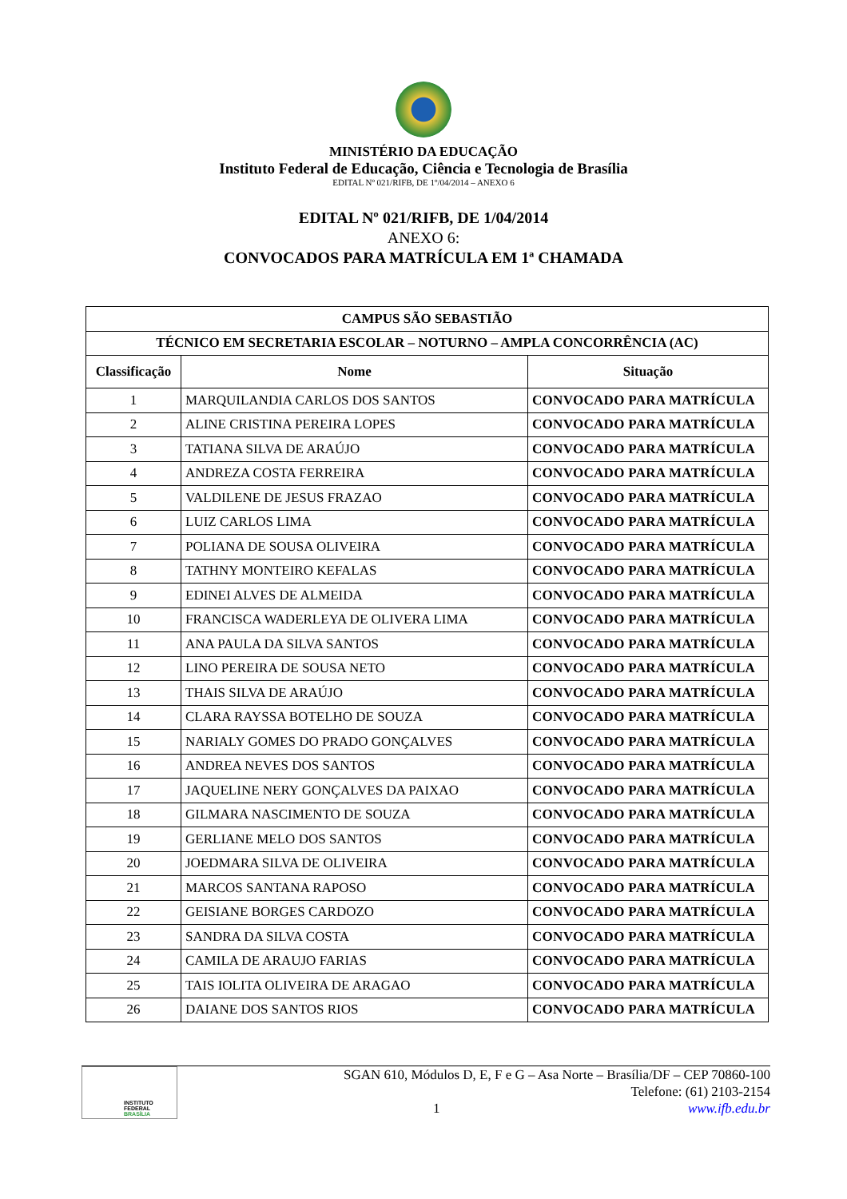MINISTÉRIO DA EDUCAÇÃO
Instituto Federal de Educação, Ciência e Tecnologia de Brasília
EDITAL Nº 021/RIFB, DE 1º/04/2014 – ANEXO 6
EDITAL Nº 021/RIFB, DE 1/04/2014
ANEXO 6:
CONVOCADOS PARA MATRÍCULA EM 1ª CHAMADA
| CAMPUS SÃO SEBASTIÃO | | |
| --- | --- | --- |
| TÉCNICO EM SECRETARIA ESCOLAR – NOTURNO – AMPLA CONCORRÊNCIA (AC) | | |
| Classificação | Nome | Situação |
| 1 | MARQUILANDIA CARLOS DOS SANTOS | CONVOCADO PARA MATRÍCULA |
| 2 | ALINE CRISTINA PEREIRA LOPES | CONVOCADO PARA MATRÍCULA |
| 3 | TATIANA SILVA DE ARAÚJO | CONVOCADO PARA MATRÍCULA |
| 4 | ANDREZA COSTA FERREIRA | CONVOCADO PARA MATRÍCULA |
| 5 | VALDILENE DE JESUS FRAZAO | CONVOCADO PARA MATRÍCULA |
| 6 | LUIZ CARLOS LIMA | CONVOCADO PARA MATRÍCULA |
| 7 | POLIANA DE SOUSA OLIVEIRA | CONVOCADO PARA MATRÍCULA |
| 8 | TATHNY MONTEIRO KEFALAS | CONVOCADO PARA MATRÍCULA |
| 9 | EDINEI ALVES DE ALMEIDA | CONVOCADO PARA MATRÍCULA |
| 10 | FRANCISCA WADERLEYA DE OLIVERA LIMA | CONVOCADO PARA MATRÍCULA |
| 11 | ANA PAULA DA SILVA SANTOS | CONVOCADO PARA MATRÍCULA |
| 12 | LINO PEREIRA DE SOUSA NETO | CONVOCADO PARA MATRÍCULA |
| 13 | THAIS SILVA DE ARAÚJO | CONVOCADO PARA MATRÍCULA |
| 14 | CLARA RAYSSA BOTELHO DE SOUZA | CONVOCADO PARA MATRÍCULA |
| 15 | NARIALY GOMES DO PRADO GONÇALVES | CONVOCADO PARA MATRÍCULA |
| 16 | ANDREA NEVES DOS SANTOS | CONVOCADO PARA MATRÍCULA |
| 17 | JAQUELINE NERY GONÇALVES DA PAIXAO | CONVOCADO PARA MATRÍCULA |
| 18 | GILMARA NASCIMENTO DE SOUZA | CONVOCADO PARA MATRÍCULA |
| 19 | GERLIANE MELO DOS SANTOS | CONVOCADO PARA MATRÍCULA |
| 20 | JOEDMARA SILVA DE OLIVEIRA | CONVOCADO PARA MATRÍCULA |
| 21 | MARCOS SANTANA RAPOSO | CONVOCADO PARA MATRÍCULA |
| 22 | GEISIANE BORGES CARDOZO | CONVOCADO PARA MATRÍCULA |
| 23 | SANDRA DA SILVA COSTA | CONVOCADO PARA MATRÍCULA |
| 24 | CAMILA DE ARAUJO FARIAS | CONVOCADO PARA MATRÍCULA |
| 25 | TAIS IOLITA OLIVEIRA DE ARAGAO | CONVOCADO PARA MATRÍCULA |
| 26 | DAIANE DOS SANTOS RIOS | CONVOCADO PARA MATRÍCULA |
INSTITUTO FEDERAL
BRASÍLIA
SGAN 610, Módulos D, E, F e G – Asa Norte – Brasília/DF – CEP 70860-100
Telefone: (61) 2103-2154
1 www.ifb.edu.br